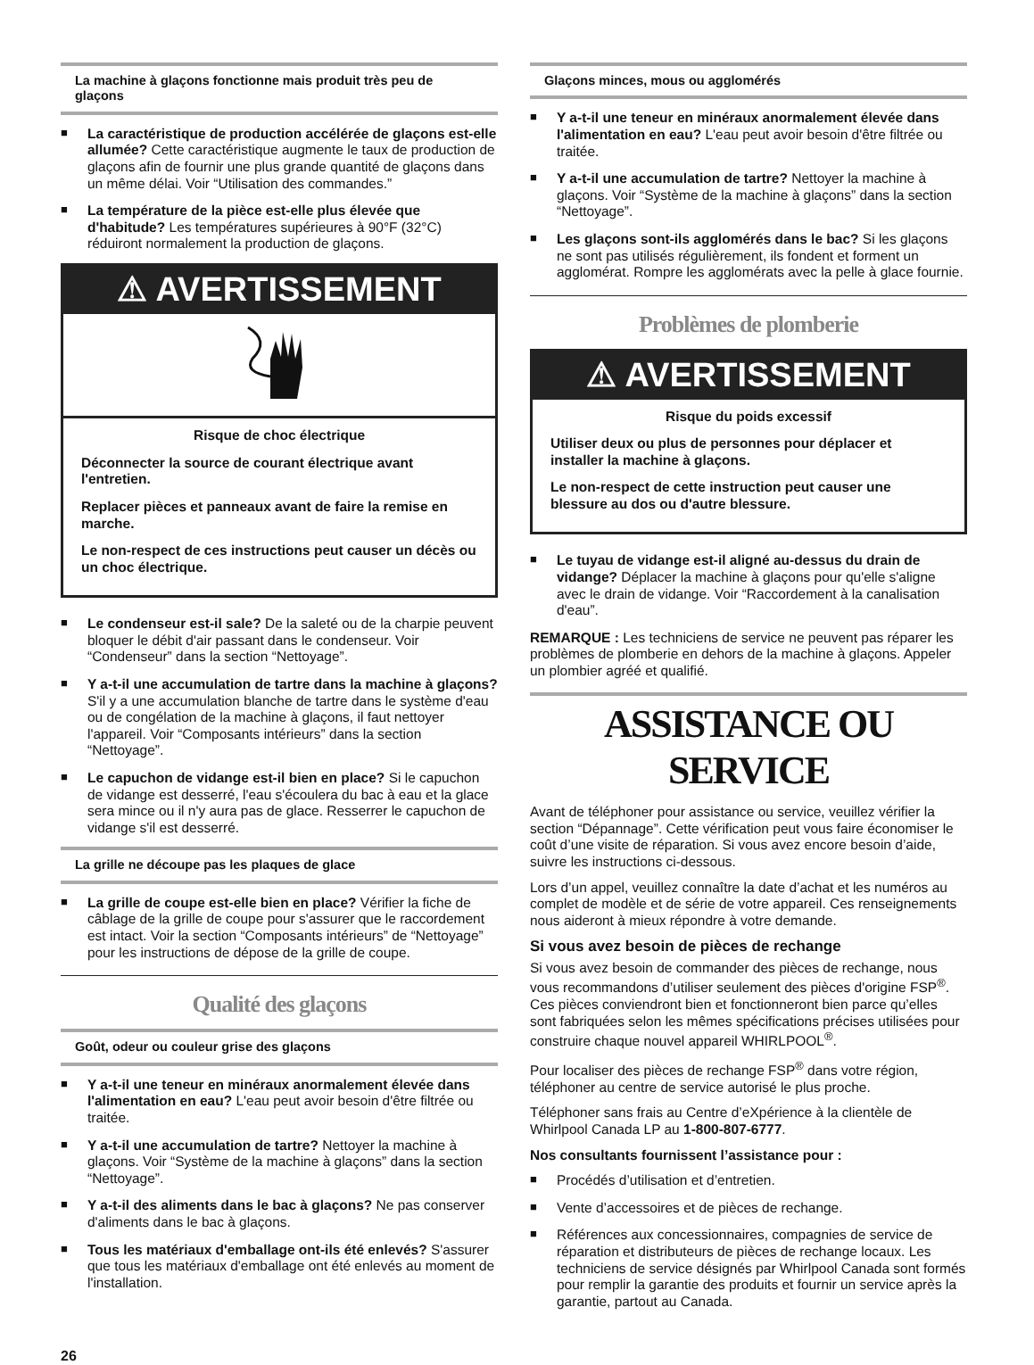La machine à glaçons fonctionne mais produit très peu de glaçons
■ La caractéristique de production accélérée de glaçons est-elle allumée? Cette caractéristique augmente le taux de production de glaçons afin de fournir une plus grande quantité de glaçons dans un même délai. Voir “Utilisation des commandes.”
■ La température de la pièce est-elle plus élevée que d'habitude? Les températures supérieures à 90°F (32°C) réduiront normalement la production de glaçons.
⚠ AVERTISSEMENT
Risque de choc électrique
Déconnecter la source de courant électrique avant l'entretien.
Replacer pièces et panneaux avant de faire la remise en marche.
Le non-respect de ces instructions peut causer un décès ou un choc électrique.
■ Le condenseur est-il sale? De la saleté ou de la charpie peuvent bloquer le débit d'air passant dans le condenseur. Voir “Condenseur” dans la section “Nettoyage”.
■ Y a-t-il une accumulation de tartre dans la machine à glaçons? S'il y a une accumulation blanche de tartre dans le système d'eau ou de congélation de la machine à glaçons, il faut nettoyer l'appareil. Voir “Composants intérieurs” dans la section “Nettoyage”.
■ Le capuchon de vidange est-il bien en place? Si le capuchon de vidange est desserré, l'eau s'écoulera du bac à eau et la glace sera mince ou il n'y aura pas de glace. Resserrer le capuchon de vidange s'il est desserré.
La grille ne découpe pas les plaques de glace
■ La grille de coupe est-elle bien en place? Vérifier la fiche de câblage de la grille de coupe pour s'assurer que le raccordement est intact. Voir la section “Composants intérieurs” de “Nettoyage” pour les instructions de dépose de la grille de coupe.
Qualité des glaçons
Goût, odeur ou couleur grise des glaçons
■ Y a-t-il une teneur en minéraux anormalement élevée dans l'alimentation en eau? L'eau peut avoir besoin d'être filtrée ou traitée.
■ Y a-t-il une accumulation de tartre? Nettoyer la machine à glaçons. Voir “Système de la machine à glaçons” dans la section “Nettoyage”.
■ Y a-t-il des aliments dans le bac à glaçons? Ne pas conserver d'aliments dans le bac à glaçons.
■ Tous les matériaux d'emballage ont-ils été enlevés? S'assurer que tous les matériaux d'emballage ont été enlevés au moment de l'installation.
Glaçons minces, mous ou agglomérés
■ Y a-t-il une teneur en minéraux anormalement élevée dans l'alimentation en eau? L'eau peut avoir besoin d'être filtrée ou traitée.
■ Y a-t-il une accumulation de tartre? Nettoyer la machine à glaçons. Voir “Système de la machine à glaçons” dans la section “Nettoyage”.
■ Les glaçons sont-ils agglomérés dans le bac? Si les glaçons ne sont pas utilisés régulièrement, ils fondent et forment un agglomérat. Rompre les agglomérats avec la pelle à glace fournie.
Problèmes de plomberie
⚠ AVERTISSEMENT
Risque du poids excessif
Utiliser deux ou plus de personnes pour déplacer et installer la machine à glaçons.
Le non-respect de cette instruction peut causer une blessure au dos ou d'autre blessure.
■ Le tuyau de vidange est-il aligné au-dessus du drain de vidange? Déplacer la machine à glaçons pour qu'elle s'aligne avec le drain de vidange. Voir “Raccordement à la canalisation d'eau”.
REMARQUE : Les techniciens de service ne peuvent pas réparer les problèmes de plomberie en dehors de la machine à glaçons. Appeler un plombier agréé et qualifié.
ASSISTANCE OU SERVICE
Avant de téléphoner pour assistance ou service, veuillez vérifier la section “Dépannage”. Cette vérification peut vous faire économiser le coût d’une visite de réparation. Si vous avez encore besoin d’aide, suivre les instructions ci-dessous.
Lors d’un appel, veuillez connaître la date d’achat et les numéros au complet de modèle et de série de votre appareil. Ces renseignements nous aideront à mieux répondre à votre demande.
Si vous avez besoin de pièces de rechange
Si vous avez besoin de commander des pièces de rechange, nous vous recommandons d’utiliser seulement des pièces d'origine FSP<sup>®</sup>. Ces pièces conviendront bien et fonctionneront bien parce qu’elles sont fabriquées selon les mêmes spécifications précises utilisées pour construire chaque nouvel appareil WHIRLPOOL<sup>®</sup>.
Pour localiser des pièces de rechange FSP<sup>®</sup> dans votre région, téléphoner au centre de service autorisé le plus proche.
Téléphoner sans frais au Centre d’eXpérience à la clientèle de Whirlpool Canada LP au 1-800-807-6777.
Nos consultants fournissent l’assistance pour :
■ Procédés d’utilisation et d’entretien.
■ Vente d’accessoires et de pièces de rechange.
■ Références aux concessionnaires, compagnies de service de réparation et distributeurs de pièces de rechange locaux. Les techniciens de service désignés par Whirlpool Canada sont formés pour remplir la garantie des produits et fournir un service après la garantie, partout au Canada.
26